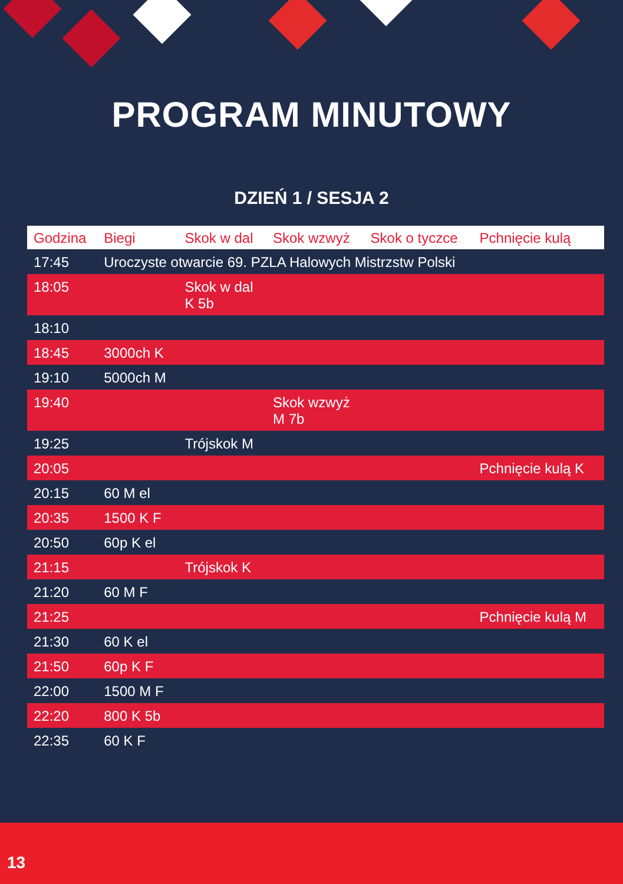PROGRAM MINUTOWY
DZIEŃ 1 / SESJA 2
| Godzina | Biegi | Skok w dal | Skok wzwyż | Skok o tyczce | Pchnięcie kulą |
| --- | --- | --- | --- | --- | --- |
| 17:45 | Uroczyste otwarcie 69. PZLA Halowych Mistrzstw Polski | | | | |
| 18:05 | | Skok w dal K 5b | | | |
| 18:10 | | | | | |
| 18:45 | 3000ch K | | | | |
| 19:10 | 5000ch M | | | | |
| 19:40 | | | Skok wzwyż M 7b | | |
| 19:25 | | Trójskok M | | | |
| 20:05 | | | | | Pchnięcie kulą K |
| 20:15 | 60 M el | | | | |
| 20:35 | 1500 K F | | | | |
| 20:50 | 60p K el | | | | |
| 21:15 | | Trójskok K | | | |
| 21:20 | 60 M F | | | | |
| 21:25 | | | | | Pchnięcie kulą M |
| 21:30 | 60 K el | | | | |
| 21:50 | 60p K F | | | | |
| 22:00 | 1500 M F | | | | |
| 22:20 | 800 K 5b | | | | |
| 22:35 | 60 K F | | | | |
13